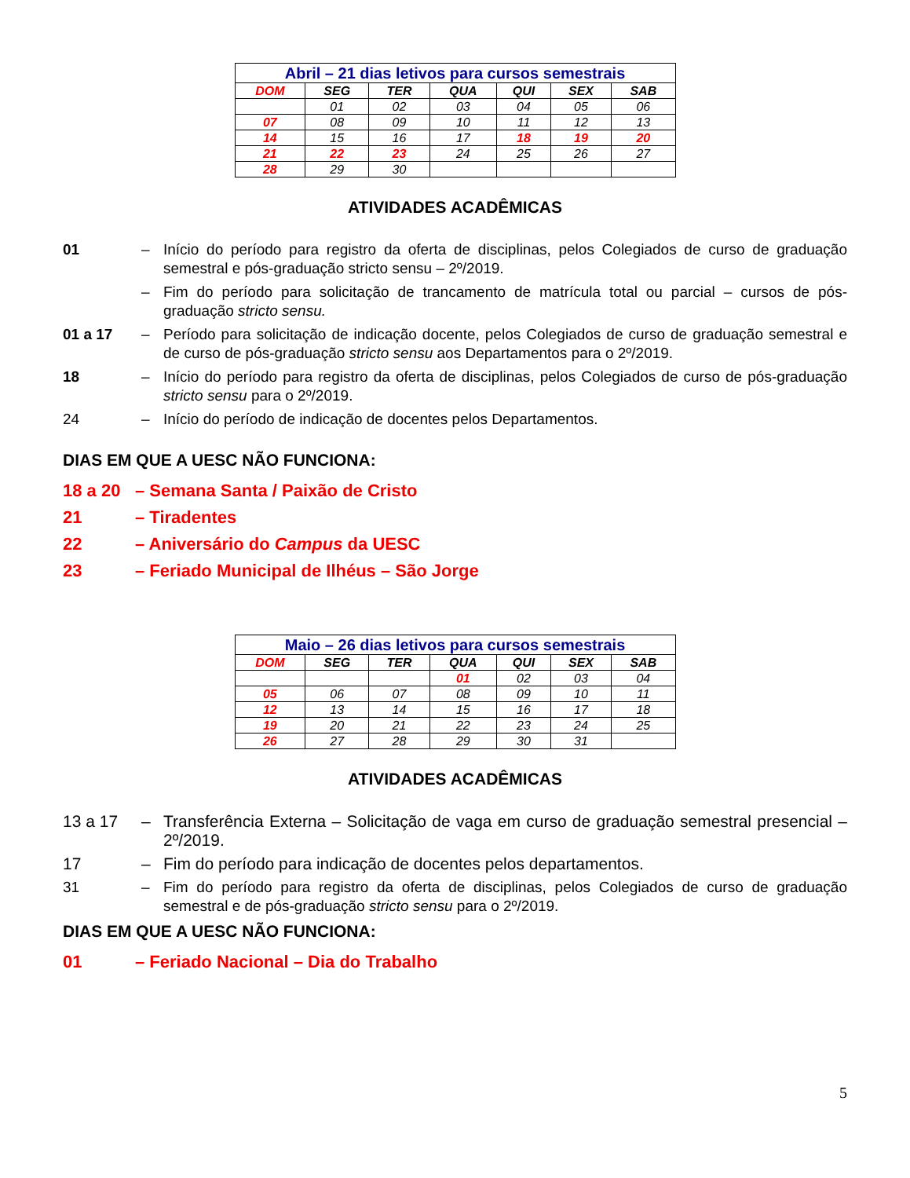| Abril – 21 dias letivos para cursos semestrais | | | | | | |
| --- | --- | --- | --- | --- | --- | --- |
| DOM | SEG | TER | QUA | QUI | SEX | SAB |
| | 01 | 02 | 03 | 04 | 05 | 06 |
| 07 | 08 | 09 | 10 | 11 | 12 | 13 |
| 14 | 15 | 16 | 17 | 18 | 19 | 20 |
| 21 | 22 | 23 | 24 | 25 | 26 | 27 |
| 28 | 29 | 30 | | | | |
ATIVIDADES ACADÊMICAS
01 – Início do período para registro da oferta de disciplinas, pelos Colegiados de curso de graduação semestral e pós-graduação stricto sensu – 2º/2019.
– Fim do período para solicitação de trancamento de matrícula total ou parcial – cursos de pós-graduação stricto sensu.
01 a 17 – Período para solicitação de indicação docente, pelos Colegiados de curso de graduação semestral e de curso de pós-graduação stricto sensu aos Departamentos para o 2º/2019.
18 – Início do período para registro da oferta de disciplinas, pelos Colegiados de curso de pós-graduação stricto sensu para o 2º/2019.
24 – Início do período de indicação de docentes pelos Departamentos.
DIAS EM QUE A UESC NÃO FUNCIONA:
18 a 20 – Semana Santa / Paixão de Cristo
21 – Tiradentes
22 – Aniversário do Campus da UESC
23 – Feriado Municipal de Ilhéus – São Jorge
| Maio – 26 dias letivos para cursos semestrais | | | | | | |
| --- | --- | --- | --- | --- | --- | --- |
| DOM | SEG | TER | QUA | QUI | SEX | SAB |
| | | | 01 | 02 | 03 | 04 |
| 05 | 06 | 07 | 08 | 09 | 10 | 11 |
| 12 | 13 | 14 | 15 | 16 | 17 | 18 |
| 19 | 20 | 21 | 22 | 23 | 24 | 25 |
| 26 | 27 | 28 | 29 | 30 | 31 | |
ATIVIDADES ACADÊMICAS
13 a 17 – Transferência Externa – Solicitação de vaga em curso de graduação semestral presencial – 2º/2019.
17 – Fim do período para indicação de docentes pelos departamentos.
31 – Fim do período para registro da oferta de disciplinas, pelos Colegiados de curso de graduação semestral e de pós-graduação stricto sensu para o 2º/2019.
DIAS EM QUE A UESC NÃO FUNCIONA:
01 – Feriado Nacional – Dia do Trabalho
5